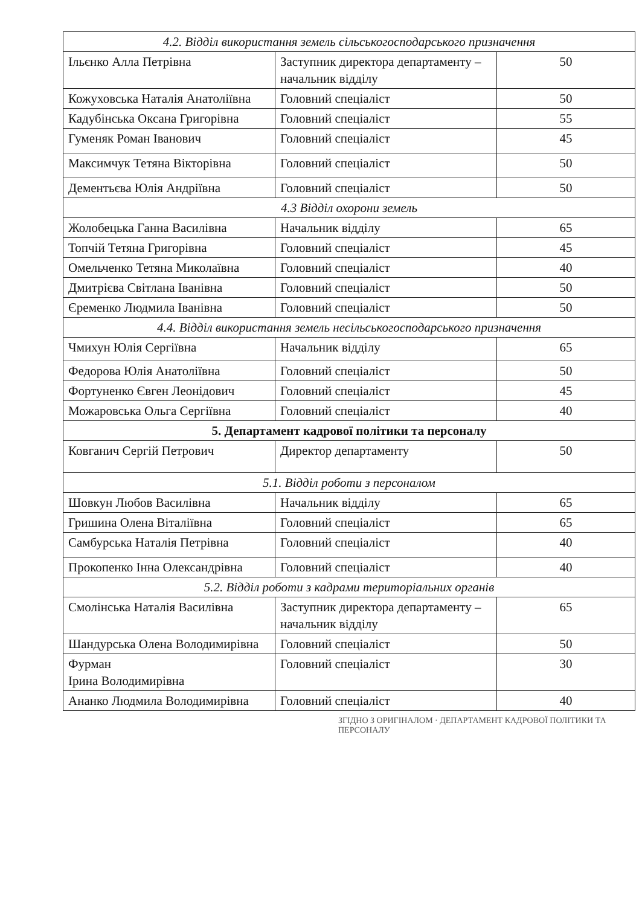| 4.2. Відділ використання земель сільськогосподарського призначення | | |
| Ільєнко Алла Петрівна | Заступник директора департаменту – начальник відділу | 50 |
| Кожуховська Наталія Анатоліївна | Головний спеціаліст | 50 |
| Кадубінська Оксана Григорівна | Головний спеціаліст | 55 |
| Гуменяк Роман Іванович | Головний спеціаліст | 45 |
| Максимчук Тетяна Вікторівна | Головний спеціаліст | 50 |
| Дементьєва Юлія Андріївна | Головний спеціаліст | 50 |
| 4.3 Відділ охорони земель | | |
| Жолобецька Ганна Василівна | Начальник відділу | 65 |
| Топчій Тетяна Григорівна | Головний спеціаліст | 45 |
| Омельченко Тетяна Миколаївна | Головний спеціаліст | 40 |
| Дмитрієва Світлана Іванівна | Головний спеціаліст | 50 |
| Єременко Людмила Іванівна | Головний спеціаліст | 50 |
| 4.4. Відділ використання земель несільськогосподарського призначення | | |
| Чмихун Юлія Сергіївна | Начальник відділу | 65 |
| Федорова Юлія Анатоліївна | Головний спеціаліст | 50 |
| Фортуненко Євген Леонідович | Головний спеціаліст | 45 |
| Можаровська Ольга Сергіївна | Головний спеціаліст | 40 |
| 5. Департамент кадрової політики та персоналу | | |
| Ковганич Сергій Петрович | Директор департаменту | 50 |
| 5.1. Відділ роботи з персоналом | | |
| Шовкун Любов Василівна | Начальник відділу | 65 |
| Гришина Олена Віталіївна | Головний спеціаліст | 65 |
| Самбурська Наталія Петрівна | Головний спеціаліст | 40 |
| Прокопенко Інна Олександрівна | Головний спеціаліст | 40 |
| 5.2. Відділ роботи з кадрами територіальних органів | | |
| Смолінська Наталія Василівна | Заступник директора департаменту – начальник відділу | 65 |
| Шандурська Олена Володимирівна | Головний спеціаліст | 50 |
| Фурман Ірина Володимирівна | Головний спеціаліст | 30 |
| Ананко Людмила Володимирівна | Головний спеціаліст | 40 |
ЗГІДНО З ОРИГІНАЛОМ · ДЕПАРТАМЕНТ КАДРОВОЇ ПОЛІТИКИ ТА ПЕРСОНАЛУ